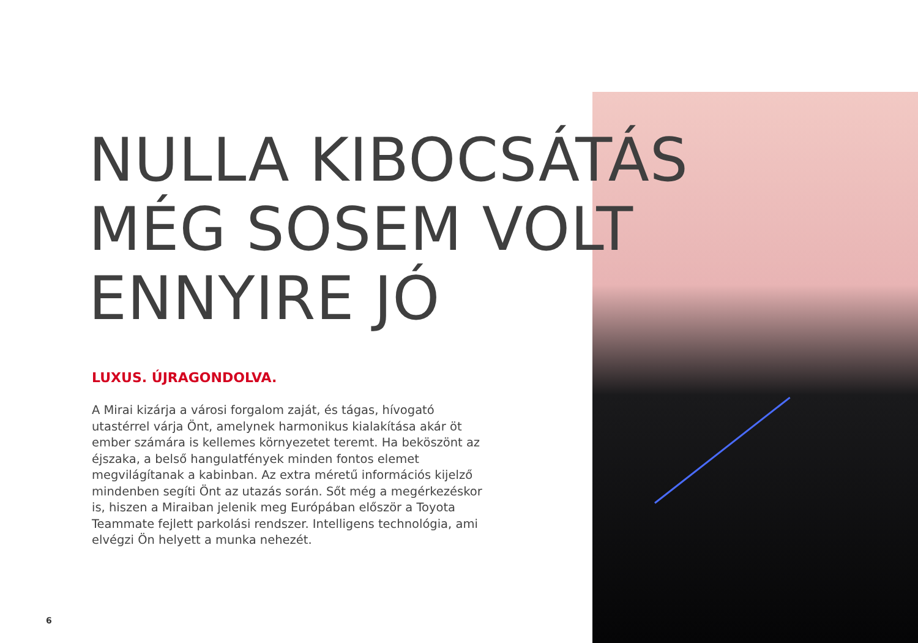NULLA KIBOCSÁTÁS
MÉG SOSEM VOLT
ENNYIRE JÓ
LUXUS. ÚJRAGONDOLVA.
A Mirai kizárja a városi forgalom zaját, és tágas, hívogató utastérrel várja Önt, amelynek harmonikus kialakítása akár öt ember számára is kellemes környezetet teremt. Ha beköszönt az éjszaka, a belső hangulatfények minden fontos elemet megvilágítanak a kabinban. Az extra méretű információs kijelző mindenben segíti Önt az utazás során. Sőt még a megérkezéskor is, hiszen a Miraiban jelenik meg Európában először a Toyota Teammate fejlett parkolási rendszer. Intelligens technológia, ami elvégzi Ön helyett a munka nehezét.
6